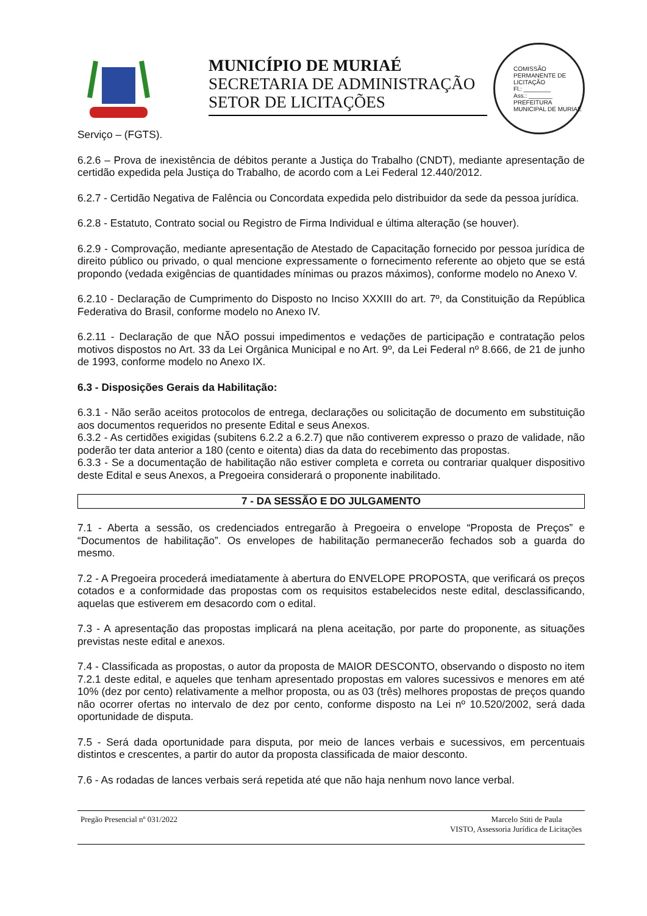MUNICÍPIO DE MURIAÉ
SECRETARIA DE ADMINISTRAÇÃO
SETOR DE LICITAÇÕES
COMISSÃO PERMANENTE DE LICITAÇÃO
Fl.: ________
Ass.: _______
PREFEITURA MUNICIPAL DE MURIAÉ
Serviço – (FGTS).
6.2.6 – Prova de inexistência de débitos perante a Justiça do Trabalho (CNDT), mediante apresentação de certidão expedida pela Justiça do Trabalho, de acordo com a Lei Federal 12.440/2012.
6.2.7 - Certidão Negativa de Falência ou Concordata expedida pelo distribuidor da sede da pessoa jurídica.
6.2.8 - Estatuto, Contrato social ou Registro de Firma Individual e última alteração (se houver).
6.2.9 - Comprovação, mediante apresentação de Atestado de Capacitação fornecido por pessoa jurídica de direito público ou privado, o qual mencione expressamente o fornecimento referente ao objeto que se está propondo (vedada exigências de quantidades mínimas ou prazos máximos), conforme modelo no Anexo V.
6.2.10 - Declaração de Cumprimento do Disposto no Inciso XXXIII do art. 7º, da Constituição da República Federativa do Brasil, conforme modelo no Anexo IV.
6.2.11 - Declaração de que NÃO possui impedimentos e vedações de participação e contratação pelos motivos dispostos no Art. 33 da Lei Orgânica Municipal e no Art. 9º, da Lei Federal nº 8.666, de 21 de junho de 1993, conforme modelo no Anexo IX.
6.3 - Disposições Gerais da Habilitação:
6.3.1 - Não serão aceitos protocolos de entrega, declarações ou solicitação de documento em substituição aos documentos requeridos no presente Edital e seus Anexos.
6.3.2 - As certidões exigidas (subitens 6.2.2 a 6.2.7) que não contiverem expresso o prazo de validade, não poderão ter data anterior a 180 (cento e oitenta) dias da data do recebimento das propostas.
6.3.3 - Se a documentação de habilitação não estiver completa e correta ou contrariar qualquer dispositivo deste Edital e seus Anexos, a Pregoeira considerará o proponente inabilitado.
7 - DA SESSÃO E DO JULGAMENTO
7.1 - Aberta a sessão, os credenciados entregarão à Pregoeira o envelope “Proposta de Preços” e “Documentos de habilitação”. Os envelopes de habilitação permanecerão fechados sob a guarda do mesmo.
7.2 - A Pregoeira procederá imediatamente à abertura do ENVELOPE PROPOSTA, que verificará os preços cotados e a conformidade das propostas com os requisitos estabelecidos neste edital, desclassificando, aquelas que estiverem em desacordo com o edital.
7.3 - A apresentação das propostas implicará na plena aceitação, por parte do proponente, as situações previstas neste edital e anexos.
7.4 - Classificada as propostas, o autor da proposta de MAIOR DESCONTO, observando o disposto no item 7.2.1 deste edital, e aqueles que tenham apresentado propostas em valores sucessivos e menores em até 10% (dez por cento) relativamente a melhor proposta, ou as 03 (três) melhores propostas de preços quando não ocorrer ofertas no intervalo de dez por cento, conforme disposto na Lei nº 10.520/2002, será dada oportunidade de disputa.
7.5 - Será dada oportunidade para disputa, por meio de lances verbais e sucessivos, em percentuais distintos e crescentes, a partir do autor da proposta classificada de maior desconto.
7.6 - As rodadas de lances verbais será repetida até que não haja nenhum novo lance verbal.
Pregão Presencial nº 031/2022 Marcelo Stiti de Paula
VISTO, Assessoria Jurídica de Licitações